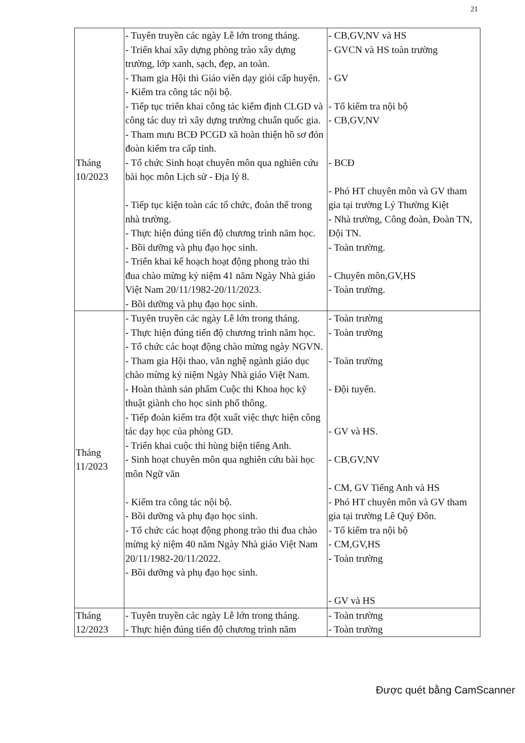21
| Tháng 10/2023 | - Tuyên truyền các ngày Lễ lớn trong tháng. - Triển khai xây dựng phòng trào xây dựng trường, lớp xanh, sạch, đẹp, an toàn. - Tham gia Hội thi Giáo viên dạy giỏi cấp huyện. - Kiểm tra công tác nội bộ. - Tiếp tục triển khai công tác kiểm định CLGD và công tác duy trì xây dựng trường chuẩn quốc gia. - Tham mưu BCĐ PCGD xã hoàn thiện hồ sơ đón đoàn kiểm tra cấp tỉnh. - Tổ chức Sinh hoạt chuyên môn qua nghiên cứu bài học môn Lịch sử - Địa lý 8. - Tiếp tục kiện toàn các tổ chức, đoàn thể trong nhà trường. - Thực hiện đúng tiến độ chương trình năm học. - Bồi dưỡng và phụ đạo học sinh. - Triển khai kế hoạch hoạt động phong trào thi đua chào mừng kỷ niệm 41 năm Ngày Nhà giáo Việt Nam 20/11/1982-20/11/2023. - Bồi dưỡng và phụ đạo học sinh. | - CB,GV,NV và HS - GVCN và HS toàn trường - GV - Tổ kiểm tra nội bộ - CB,GV,NV - BCĐ - Phó HT chuyên môn và GV tham gia tại trường Lý Thường Kiệt - Nhà trường, Công đoàn, Đoàn TN, Đội TN. - Toàn trường. - Chuyên môn,GV,HS - Toàn trường. |
| Tháng 11/2023 | - Tuyên truyền các ngày Lễ lớn trong tháng. - Thực hiện đúng tiến độ chương trình năm học. - Tổ chức các hoạt động chào mừng ngày NGVN. - Tham gia Hội thao, văn nghệ ngành giáo dục chào mừng kỷ niệm Ngày Nhà giáo Việt Nam. - Hoàn thành sản phẩm Cuộc thi Khoa học kỹ thuật giành cho học sinh phổ thông. - Tiếp đoàn kiểm tra đột xuất việc thực hiện công tác dạy học của phòng GD. - Triển khai cuộc thi hùng biện tiếng Anh. - Sinh hoạt chuyên môn qua nghiên cứu bài học môn Ngữ văn - Kiểm tra công tác nội bộ. - Bồi dưỡng và phụ đạo học sinh. - Tổ chức các hoạt động phong trào thi đua chào mừng kỷ niệm 40 năm Ngày Nhà giáo Việt Nam 20/11/1982-20/11/2022. - Bồi dưỡng và phụ đạo học sinh. | - Toàn trường - Toàn trường - Toàn trường - Đội tuyển. - GV và HS. - CB,GV,NV - CM, GV Tiếng Anh và HS - Phó HT chuyên môn và GV tham gia tại trường Lê Quý Đôn. - Tổ kiểm tra nội bộ - CM,GV,HS - Toàn trường - GV và HS |
| Tháng 12/2023 | - Tuyên truyền các ngày Lễ lớn trong tháng. - Thực hiện đúng tiến độ chương trình năm | - Toàn trường - Toàn trường |
Được quét bằng CamScanner